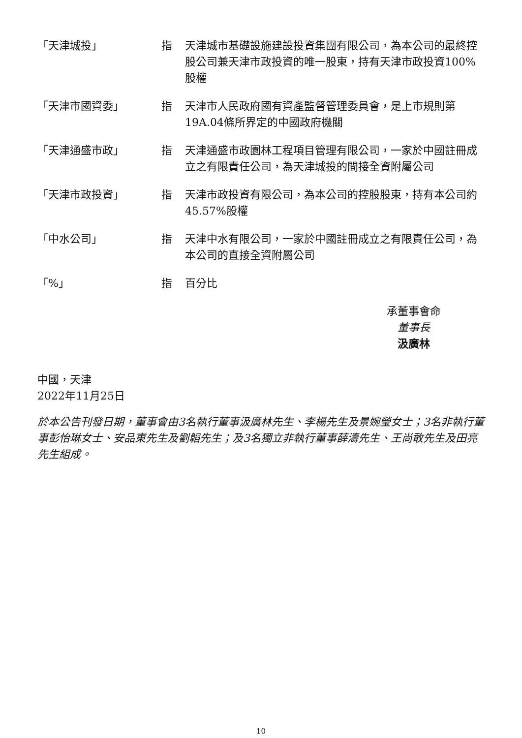「天津城投」 指 天津城市基礎設施建設投資集團有限公司，為本公司的最終控股公司兼天津市政投資的唯一股東，持有天津市政投資100%股權
「天津市國資委」 指 天津市人民政府國有資產監督管理委員會，是上市規則第19A.04條所界定的中國政府機關
「天津通盛市政」 指 天津通盛市政園林工程項目管理有限公司，一家於中國註冊成立之有限責任公司，為天津城投的間接全資附屬公司
「天津市政投資」 指 天津市政投資有限公司，為本公司的控股股東，持有本公司約45.57%股權
「中水公司」 指 天津中水有限公司，一家於中國註冊成立之有限責任公司，為本公司的直接全資附屬公司
「%」 指 百分比
承董事會命
董事長
汲廣林
中國，天津
2022年11月25日
於本公告刊發日期，董事會由3名執行董事汲廣林先生、李楊先生及景婉瑩女士；3名非執行董事彭怡琳女士、安品東先生及劉韜先生；及3名獨立非執行董事薛濤先生、王尚敢先生及田亮先生組成。
10